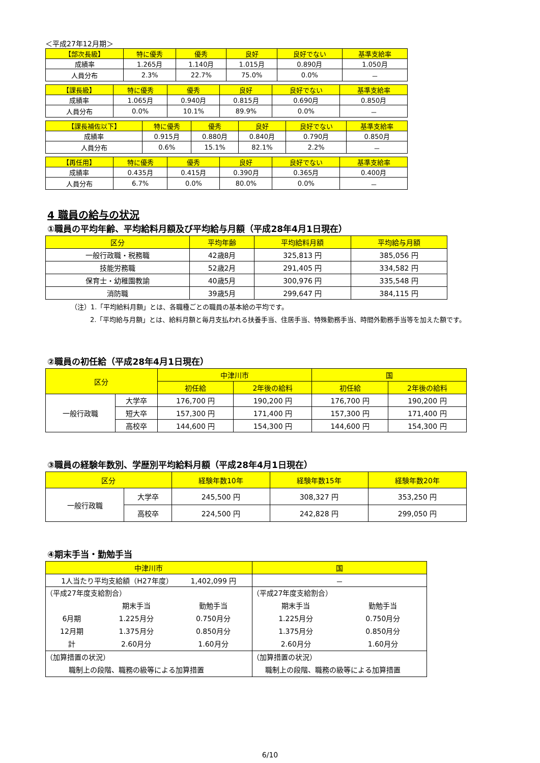＜平成27年12月期＞
| 【部次長級】 | 特に優秀 | 優秀 | 良好 | 良好でない | 基準支給率 |
| --- | --- | --- | --- | --- | --- |
| 成績率 | 1.265月 | 1.140月 | 1.015月 | 0.890月 | 1.050月 |
| 人員分布 | 2.3% | 22.7% | 75.0% | 0.0% | － |
| 【課長級】 | 特に優秀 | 優秀 | 良好 | 良好でない | 基準支給率 |
| --- | --- | --- | --- | --- | --- |
| 成績率 | 1.065月 | 0.940月 | 0.815月 | 0.690月 | 0.850月 |
| 人員分布 | 0.0% | 10.1% | 89.9% | 0.0% | － |
| 【課長補佐以下】 | 特に優秀 | 優秀 | 良好 | 良好でない | 基準支給率 |
| --- | --- | --- | --- | --- | --- |
| 成績率 | 0.915月 | 0.880月 | 0.840月 | 0.790月 | 0.850月 |
| 人員分布 | 0.6% | 15.1% | 82.1% | 2.2% | － |
| 【再任用】 | 特に優秀 | 優秀 | 良好 | 良好でない | 基準支給率 |
| --- | --- | --- | --- | --- | --- |
| 成績率 | 0.435月 | 0.415月 | 0.390月 | 0.365月 | 0.400月 |
| 人員分布 | 6.7% | 0.0% | 80.0% | 0.0% | － |
4 職員の給与の状況
①職員の平均年齢、平均給料月額及び平均給与月額（平成28年4月1日現在）
| 区分 | 平均年齢 | 平均給料月額 | 平均給与月額 |
| --- | --- | --- | --- |
| 一般行政職・税務職 | 42歳8月 | 325,813 円 | 385,056 円 |
| 技能労務職 | 52歳2月 | 291,405 円 | 334,582 円 |
| 保育士・幼稚園教諭 | 40歳5月 | 300,976 円 | 335,548 円 |
| 消防職 | 39歳5月 | 299,647 円 | 384,115 円 |
（注）1.「平均給料月額」とは、各職種ごとの職員の基本給の平均です。
2.「平均給与月額」とは、給料月額と毎月支払われる扶養手当、住居手当、特殊勤務手当、時間外勤務手当等を加えた額です。
②職員の初任給（平成28年4月1日現在）
| 区分 | | 中津川市 | | 国 | |
| --- | --- | --- | --- | --- | --- |
| | | 初任給 | 2年後の給料 | 初任給 | 2年後の給料 |
| 一般行政職 | 大学卒 | 176,700 円 | 190,200 円 | 176,700 円 | 190,200 円 |
| | 短大卒 | 157,300 円 | 171,400 円 | 157,300 円 | 171,400 円 |
| | 高校卒 | 144,600 円 | 154,300 円 | 144,600 円 | 154,300 円 |
③職員の経験年数別、学歴別平均給料月額（平成28年4月1日現在）
| 区分 | | 経験年数10年 | 経験年数15年 | 経験年数20年 |
| --- | --- | --- | --- | --- |
| 一般行政職 | 大学卒 | 245,500 円 | 308,327 円 | 353,250 円 |
| | 高校卒 | 224,500 円 | 242,828 円 | 299,050 円 |
④期末手当・勤勉手当
| 中津川市 | 国 |
| --- | --- |
| 1人当たり平均支給額（H27年度） 1,402,099 円 | － |
| （平成27年度支給割合） / / 期末手当 / 勤勉手当 / / 6月期 / 1.225月分 / 0.750月分 / / 12月期 / 1.375月分 / 0.850月分 / / 計 / 2.60月分 / 1.60月分 / | （平成27年度支給割合） / 期末手当 / 勤勉手当 / / 1.225月分 / 0.750月分 / / 1.375月分 / 0.850月分 / / 2.60月分 / 1.60月分 / |
| （加算措置の状況） 職制上の段階、職務の級等による加算措置 | （加算措置の状況） 職制上の段階、職務の級等による加算措置 |
6/10